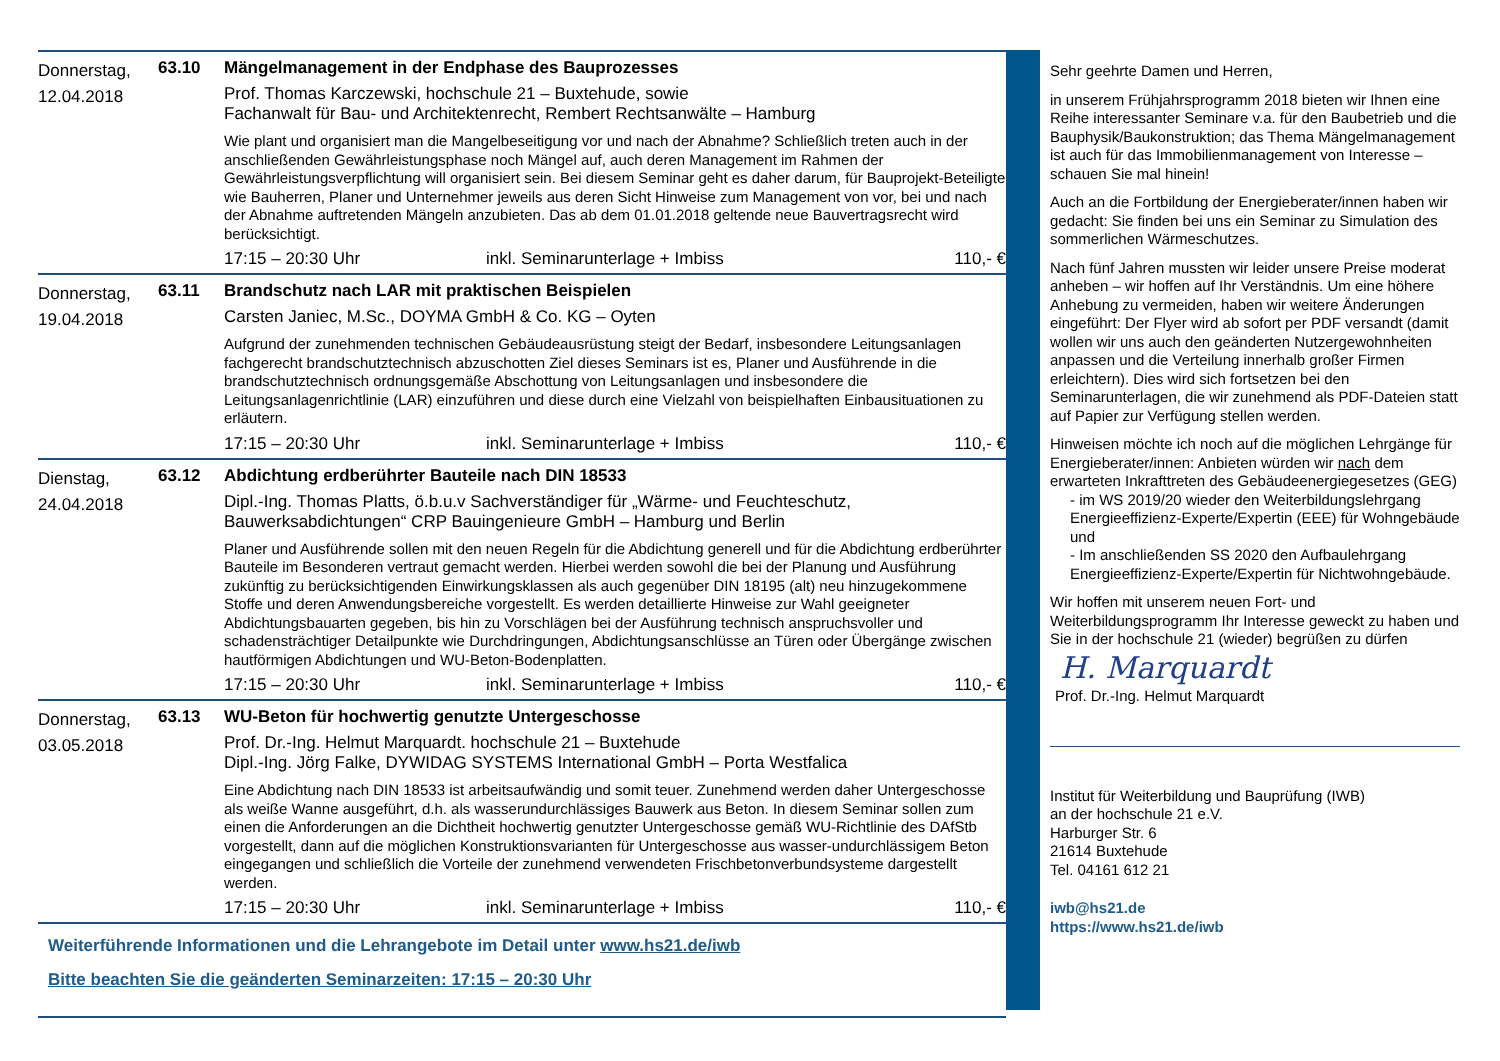Donnerstag,
12.04.2018
63.10 Mängelmanagement in der Endphase des Bauprozesses
Prof. Thomas Karczewski, hochschule 21 – Buxtehude, sowie
Fachanwalt für Bau- und Architektenrecht, Rembert Rechtsanwälte – Hamburg
Wie plant und organisiert man die Mangelbeseitigung vor und nach der Abnahme? Schließlich treten auch in der anschließenden Gewährleistungsphase noch Mängel auf, auch deren Management im Rahmen der Gewährleistungsverpflichtung will organisiert sein. Bei diesem Seminar geht es daher darum, für Bauprojekt-Beteiligte wie Bauherren, Planer und Unternehmer jeweils aus deren Sicht Hinweise zum Management von vor, bei und nach der Abnahme auftretenden Mängeln anzubieten. Das ab dem 01.01.2018 geltende neue Bauvertragsrecht wird berücksichtigt.
17:15 – 20:30 Uhr inkl. Seminarunterlage + Imbiss 110,- €
Donnerstag,
19.04.2018
63.11 Brandschutz nach LAR mit praktischen Beispielen
Carsten Janiec, M.Sc., DOYMA GmbH & Co. KG – Oyten
Aufgrund der zunehmenden technischen Gebäudeausrüstung steigt der Bedarf, insbesondere Leitungsanlagen fachgerecht brandschutztechnisch abzuschotten Ziel dieses Seminars ist es, Planer und Ausführende in die brandschutztechnisch ordnungsgemäße Abschottung von Leitungsanlagen und insbesondere die Leitungsanlagenrichtlinie (LAR) einzuführen und diese durch eine Vielzahl von beispielhaften Einbausituationen zu erläutern.
17:15 – 20:30 Uhr inkl. Seminarunterlage + Imbiss 110,- €
Dienstag,
24.04.2018
63.12 Abdichtung erdberührter Bauteile nach DIN 18533
Dipl.-Ing. Thomas Platts, ö.b.u.v Sachverständiger für „Wärme- und Feuchteschutz, Bauwerksabdichtungen“ CRP Bauingenieure GmbH – Hamburg und Berlin
Planer und Ausführende sollen mit den neuen Regeln für die Abdichtung generell und für die Abdichtung erdberührter Bauteile im Besonderen vertraut gemacht werden. Hierbei werden sowohl die bei der Planung und Ausführung zukünftig zu berücksichtigenden Einwirkungsklassen als auch gegenüber DIN 18195 (alt) neu hinzugekommene Stoffe und deren Anwendungsbereiche vorgestellt. Es werden detaillierte Hinweise zur Wahl geeigneter Abdichtungsbauarten gegeben, bis hin zu Vorschlägen bei der Ausführung technisch anspruchsvoller und schadensträchtiger Detailpunkte wie Durchdringungen, Abdichtungsanschlüsse an Türen oder Übergänge zwischen hautförmigen Abdichtungen und WU-Beton-Bodenplatten.
17:15 – 20:30 Uhr inkl. Seminarunterlage + Imbiss 110,- €
Donnerstag,
03.05.2018
63.13 WU-Beton für hochwertig genutzte Untergeschosse
Prof. Dr.-Ing. Helmut Marquardt. hochschule 21 – Buxtehude
Dipl.-Ing. Jörg Falke, DYWIDAG SYSTEMS International GmbH – Porta Westfalica
Eine Abdichtung nach DIN 18533 ist arbeitsaufwändig und somit teuer. Zunehmend werden daher Untergeschosse als weiße Wanne ausgeführt, d.h. als wasserundurchlässiges Bauwerk aus Beton. In diesem Seminar sollen zum einen die Anforderungen an die Dichtheit hochwertig genutzter Untergeschosse gemäß WU-Richtlinie des DAfStb vorgestellt, dann auf die möglichen Konstruktionsvarianten für Untergeschosse aus wasser-undurchlässigem Beton eingegangen und schließlich die Vorteile der zunehmend verwendeten Frischbetonverbundsysteme dargestellt werden.
17:15 – 20:30 Uhr inkl. Seminarunterlage + Imbiss 110,- €
Weiterführende Informationen und die Lehrangebote im Detail unter www.hs21.de/iwb
Bitte beachten Sie die geänderten Seminarzeiten: 17:15 – 20:30 Uhr
Sehr geehrte Damen und Herren,
in unserem Frühjahrsprogramm 2018 bieten wir Ihnen eine Reihe interessanter Seminare v.a. für den Baubetrieb und die Bauphysik/Baukonstruktion; das Thema Mängelmanagement ist auch für das Immobilienmanagement von Interesse – schauen Sie mal hinein!
Auch an die Fortbildung der Energieberater/innen haben wir gedacht: Sie finden bei uns ein Seminar zu Simulation des sommerlichen Wärmeschutzes.
Nach fünf Jahren mussten wir leider unsere Preise moderat anheben – wir hoffen auf Ihr Verständnis. Um eine höhere Anhebung zu vermeiden, haben wir weitere Änderungen eingeführt: Der Flyer wird ab sofort per PDF versandt (damit wollen wir uns auch den geänderten Nutzergewohnheiten anpassen und die Verteilung innerhalb großer Firmen erleichtern). Dies wird sich fortsetzen bei den Seminarunterlagen, die wir zunehmend als PDF-Dateien statt auf Papier zur Verfügung stellen werden.
Hinweisen möchte ich noch auf die möglichen Lehrgänge für Energieberater/innen: Anbieten würden wir nach dem erwarteten Inkrafttreten des Gebäudeenergiegesetzes (GEG)
- im WS 2019/20 wieder den Weiterbildungslehrgang Energieeffizienz-Experte/Expertin (EEE) für Wohngebäude und
- Im anschließenden SS 2020 den Aufbaulehrgang Energieeffizienz-Experte/Expertin für Nichtwohngebäude.
Wir hoffen mit unserem neuen Fort- und Weiterbildungsprogramm Ihr Interesse geweckt zu haben und Sie in der hochschule 21 (wieder) begrüßen zu dürfen
H. Marquardt
Prof. Dr.-Ing. Helmut Marquardt
Institut für Weiterbildung und Bauprüfung (IWB)
an der hochschule 21 e.V.
Harburger Str. 6
21614 Buxtehude
Tel. 04161 612 21
iwb@hs21.de
https://www.hs21.de/iwb